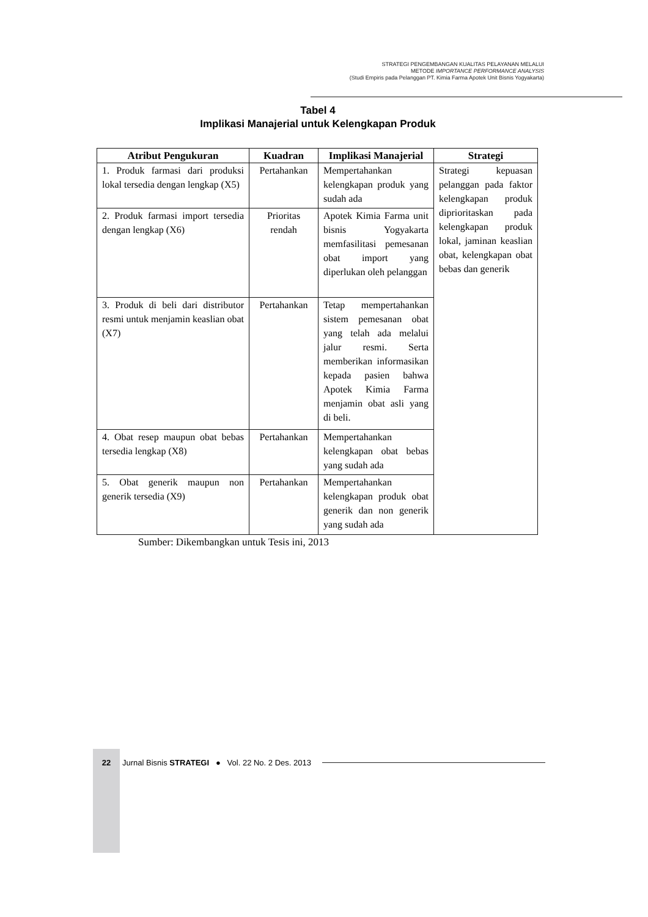STRATEGI PENGEMBANGAN KUALITAS PELAYANAN MELALUI
METODE IMPORTANCE PERFORMANCE ANALYSIS
(Studi Empiris pada Pelanggan PT. Kimia Farma Apotek Unit Bisnis Yogyakarta)
Tabel 4
Implikasi Manajerial untuk Kelengkapan Produk
| Atribut Pengukuran | Kuadran | Implikasi Manajerial | Strategi |
| --- | --- | --- | --- |
| 1. Produk farmasi dari produksi lokal tersedia dengan lengkap (X5) | Pertahankan | Mempertahankan kelengkapan produk yang sudah ada | Strategi kepuasan pelanggan pada faktor kelengkapan produk diprioritaskan pada kelengkapan produk lokal, jaminan keaslian obat, kelengkapan obat bebas dan generik |
| 2. Produk farmasi import tersedia dengan lengkap (X6) | Prioritas rendah | Apotek Kimia Farma unit bisnis Yogyakarta memfasilitasi pemesanan obat import yang diperlukan oleh pelanggan | |
| 3. Produk di beli dari distributor resmi untuk menjamin keaslian obat (X7) | Pertahankan | Tetap mempertahankan sistem pemesanan obat yang telah ada melalui jalur resmi. Serta memberikan informasikan kepada pasien bahwa Apotek Kimia Farma menjamin obat asli yang di beli. | |
| 4. Obat resep maupun obat bebas tersedia lengkap (X8) | Pertahankan | Mempertahankan kelengkapan obat bebas yang sudah ada | |
| 5. Obat generik maupun non generik tersedia (X9) | Pertahankan | Mempertahankan kelengkapan produk obat generik dan non generik yang sudah ada | |
Sumber: Dikembangkan untuk Tesis ini, 2013
22 Jurnal Bisnis STRATEGI ● Vol. 22 No. 2 Des. 2013